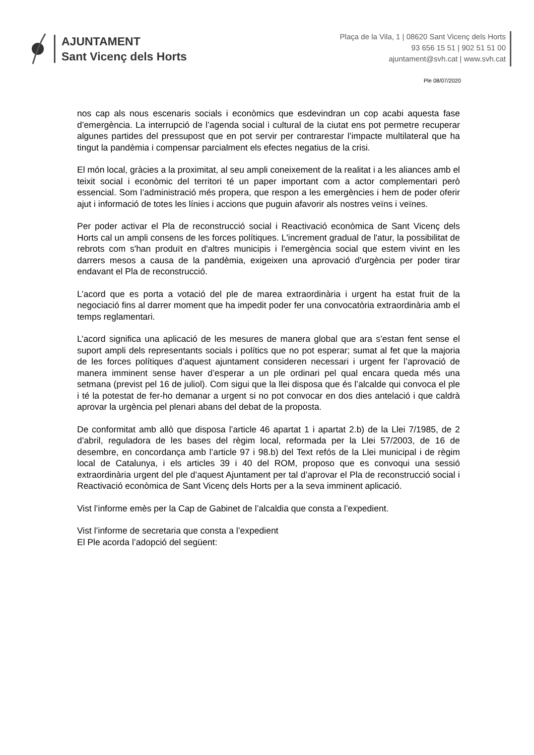AJUNTAMENT
Sant Vicenç dels Horts
Plaça de la Vila, 1 | 08620 Sant Vicenç dels Horts
93 656 15 51 | 902 51 51 00
ajuntament@svh.cat | www.svh.cat
Ple 08/07/2020
nos cap als nous escenaris socials i econòmics que esdevindran un cop acabi aquesta fase d’emergència. La interrupció de l’agenda social i cultural de la ciutat ens pot permetre recuperar algunes partides del pressupost que en pot servir per contrarestar l’impacte multilateral que ha tingut la pandèmia i compensar parcialment els efectes negatius de la crisi.
El món local, gràcies a la proximitat, al seu ampli coneixement de la realitat i a les aliances amb el teixit social i econòmic del territori té un paper important com a actor complementari però essencial. Som l’administració més propera, que respon a les emergències i hem de poder oferir ajut i informació de totes les línies i accions que puguin afavorir als nostres veïns i veïnes.
Per poder activar el Pla de reconstrucció social i Reactivació econòmica de Sant Vicenç dels Horts cal un ampli consens de les forces polítiques. L'increment gradual de l'atur, la possibilitat de rebrots com s'han produït en d'altres municipis i l'emergència social que estem vivint en les darrers mesos a causa de la pandèmia, exigeixen una aprovació d'urgència per poder tirar endavant el Pla de reconstrucció.
L’acord que es porta a votació del ple de marea extraordinària i urgent ha estat fruit de la negociació fins al darrer moment que ha impedit poder fer una convocatòria extraordinària amb el temps reglamentari.
L’acord significa una aplicació de les mesures de manera global que ara s’estan fent sense el suport ampli dels representants socials i polítics que no pot esperar; sumat al fet que la majoria de les forces polítiques d’aquest ajuntament consideren necessari i urgent fer l’aprovació de manera imminent sense haver d’esperar a un ple ordinari pel qual encara queda més una setmana (previst pel 16 de juliol). Com sigui que la llei disposa que és l’alcalde qui convoca el ple i té la potestat de fer-ho demanar a urgent si no pot convocar en dos dies antelació i que caldrà aprovar la urgència pel plenari abans del debat de la proposta.
De conformitat amb allò que disposa l’article 46 apartat 1 i apartat 2.b) de la Llei 7/1985, de 2 d’abril, reguladora de les bases del règim local, reformada per la Llei 57/2003, de 16 de desembre, en concordança amb l’article 97 i 98.b) del Text refós de la Llei municipal i de règim local de Catalunya, i els articles 39 i 40 del ROM, proposo que es convoqui una sessió extraordinària urgent del ple d’aquest Ajuntament per tal d’aprovar el Pla de reconstrucció social i Reactivació econòmica de Sant Vicenç dels Horts per a la seva imminent aplicació.
Vist l’informe emès per la Cap de Gabinet de l’alcaldia que consta a l’expedient.
Vist l’informe de secretaria que consta a l’expedient
El Ple acorda l’adopció del següent: